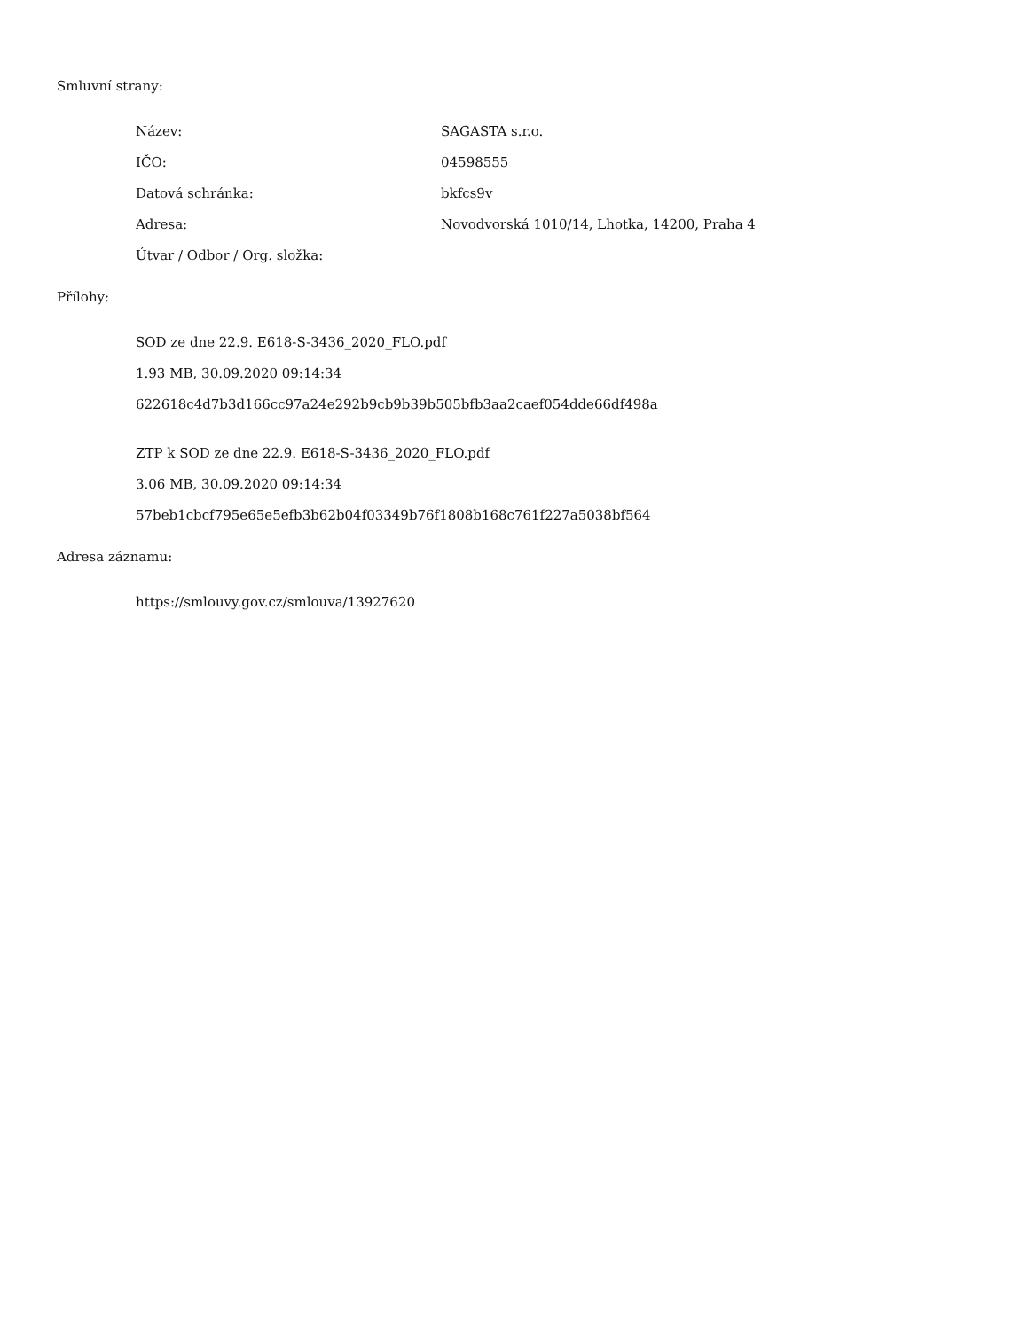Smluvní strany:
| Název: | SAGASTA s.r.o. |
| IČO: | 04598555 |
| Datová schránka: | bkfcs9v |
| Adresa: | Novodvorská 1010/14, Lhotka, 14200, Praha 4 |
| Útvar / Odbor / Org. složka: | |
Přílohy:
SOD ze dne 22.9. E618-S-3436_2020_FLO.pdf
1.93 MB, 30.09.2020 09:14:34
622618c4d7b3d166cc97a24e292b9cb9b39b505bfb3aa2caef054dde66df498a
ZTP k SOD ze dne 22.9. E618-S-3436_2020_FLO.pdf
3.06 MB, 30.09.2020 09:14:34
57beb1cbcf795e65e5efb3b62b04f03349b76f1808b168c761f227a5038bf564
Adresa záznamu:
https://smlouvy.gov.cz/smlouva/13927620